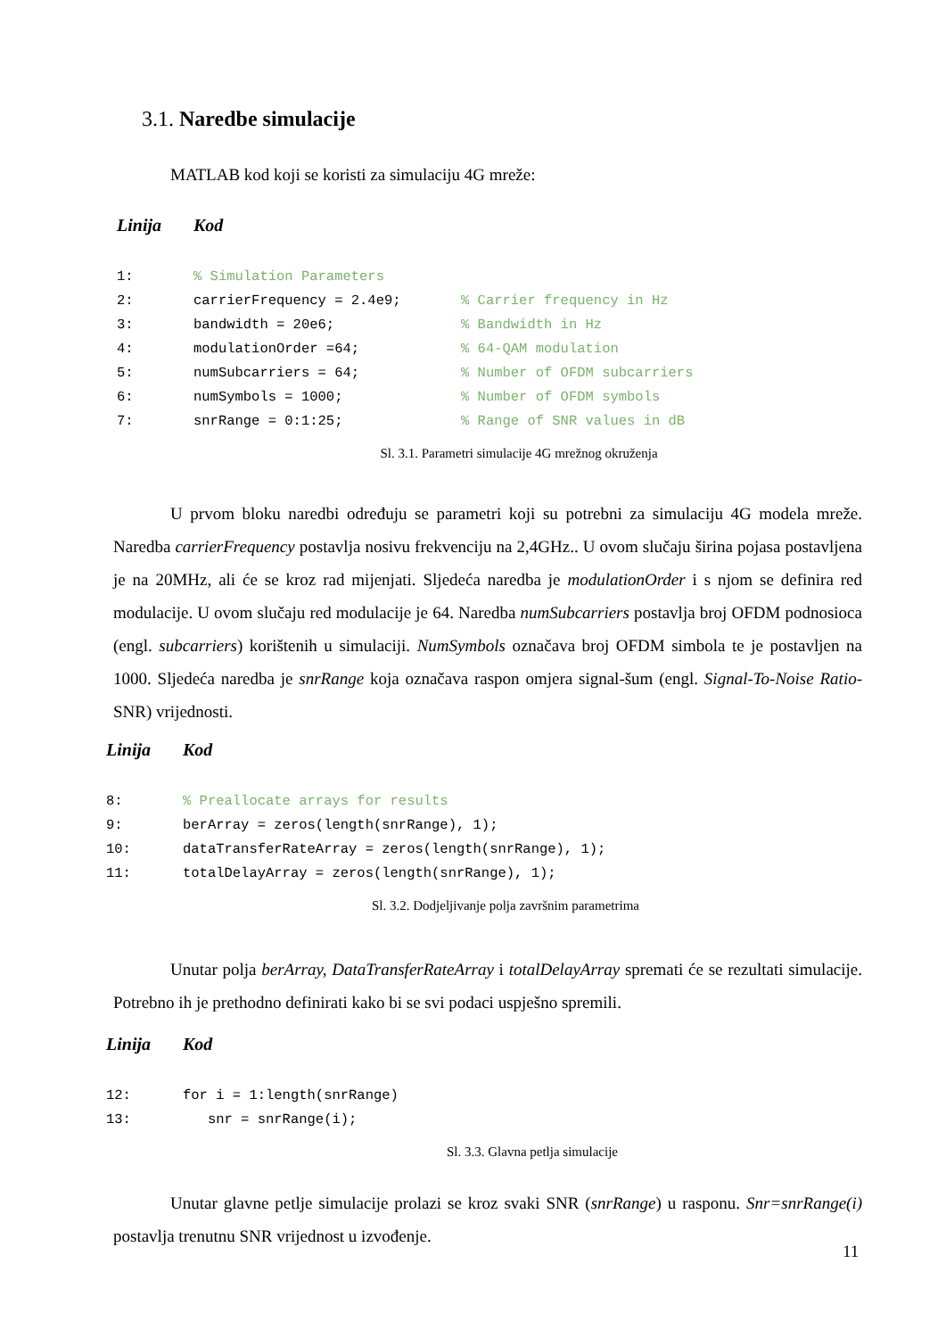3.1. Naredbe simulacije
MATLAB kod koji se koristi za simulaciju 4G mreže:
Linija Kod
| 1: | % Simulation Parameters | |
| 2: | carrierFrequency = 2.4e9; | % Carrier frequency in Hz |
| 3: | bandwidth = 20e6; | % Bandwidth in Hz |
| 4: | modulationOrder =64; | % 64-QAM modulation |
| 5: | numSubcarriers = 64; | % Number of OFDM subcarriers |
| 6: | numSymbols = 1000; | % Number of OFDM symbols |
| 7: | snrRange = 0:1:25; | % Range of SNR values in dB |
Sl. 3.1. Parametri simulacije 4G mrežnog okruženja
U prvom bloku naredbi određuju se parametri koji su potrebni za simulaciju 4G modela mreže. Naredba carrierFrequency postavlja nosivu frekvenciju na 2,4GHz.. U ovom slučaju širina pojasa postavljena je na 20MHz, ali će se kroz rad mijenjati. Sljedeća naredba je modulationOrder i s njom se definira red modulacije. U ovom slučaju red modulacije je 64. Naredba numSubcarriers postavlja broj OFDM podnosioca (engl. subcarriers) korištenih u simulaciji. NumSymbols označava broj OFDM simbola te je postavljen na 1000. Sljedeća naredba je snrRange koja označava raspon omjera signal-šum (engl. Signal-To-Noise Ratio-SNR) vrijednosti.
Linija Kod
| 8: | % Preallocate arrays for results |
| 9: | berArray = zeros(length(snrRange), 1); |
| 10: | dataTransferRateArray = zeros(length(snrRange), 1); |
| 11: | totalDelayArray = zeros(length(snrRange), 1); |
Sl. 3.2. Dodjeljivanje polja završnim parametrima
Unutar polja berArray, DataTransferRateArray i totalDelayArray spremati će se rezultati simulacije. Potrebno ih je prethodno definirati kako bi se svi podaci uspješno spremili.
Linija Kod
| 12: | for i = 1:length(snrRange) |
| 13: | snr = snrRange(i); |
Sl. 3.3. Glavna petlja simulacije
Unutar glavne petlje simulacije prolazi se kroz svaki SNR (snrRange) u rasponu. Snr=snrRange(i) postavlja trenutnu SNR vrijednost u izvođenje.
11